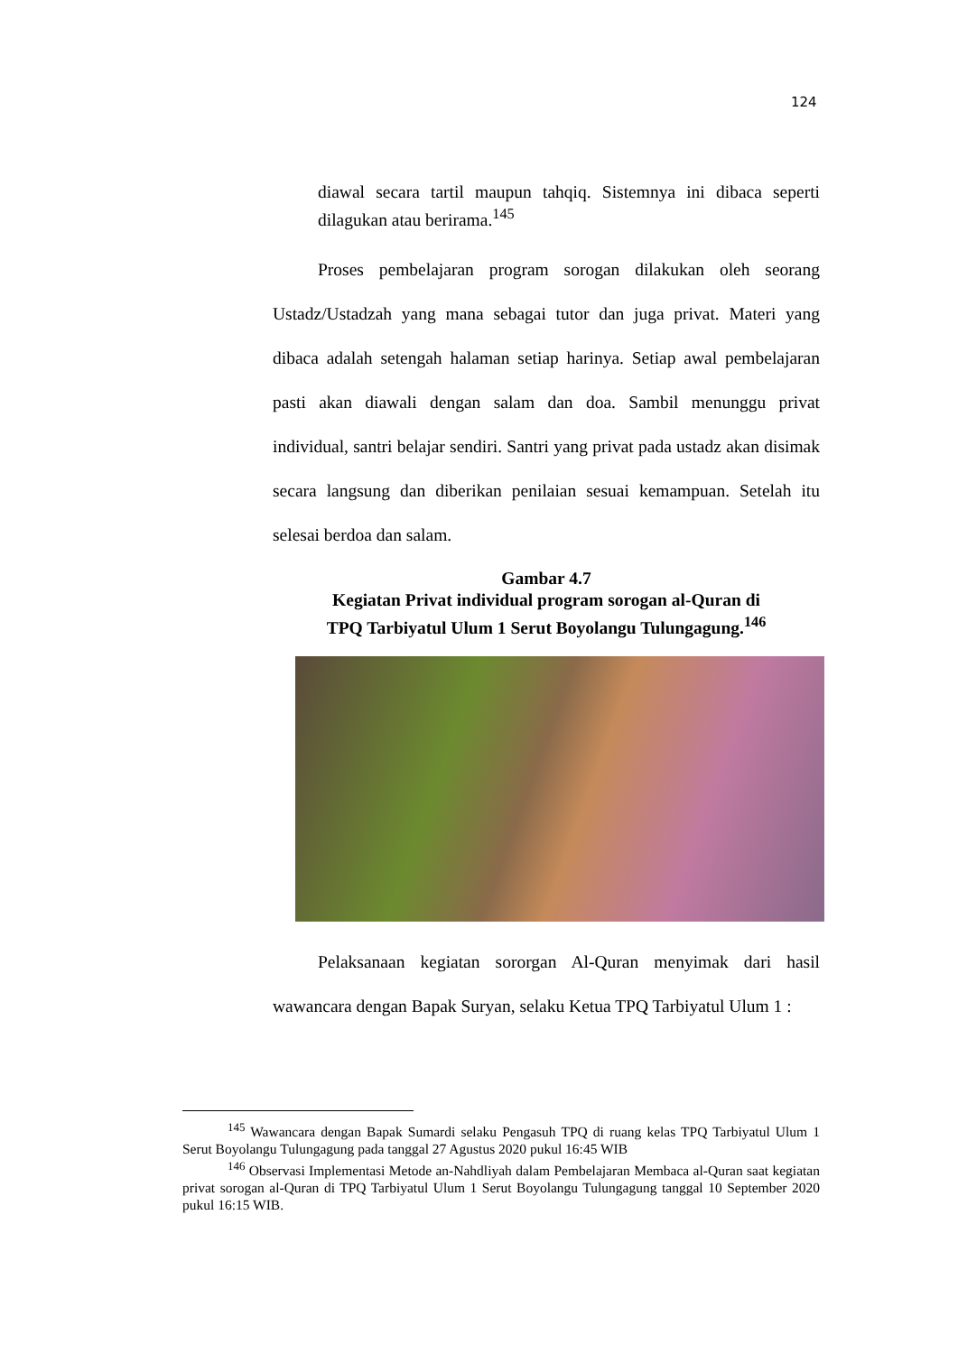124
diawal secara tartil maupun tahqiq. Sistemnya ini dibaca seperti dilagukan atau berirama.<sup>145</sup>
Proses pembelajaran program sorogan dilakukan oleh seorang Ustadz/Ustadzah yang mana sebagai tutor dan juga privat. Materi yang dibaca adalah setengah halaman setiap harinya. Setiap awal pembelajaran pasti akan diawali dengan salam dan doa. Sambil menunggu privat individual, santri belajar sendiri. Santri yang privat pada ustadz akan disimak secara langsung dan diberikan penilaian sesuai kemampuan. Setelah itu selesai berdoa dan salam.
Gambar 4.7
Kegiatan Privat individual program sorogan al-Quran di
TPQ Tarbiyatul Ulum 1 Serut Boyolangu Tulungagung.<sup>146</sup>
Pelaksanaan kegiatan sororgan Al-Quran menyimak dari hasil wawancara dengan Bapak Suryan, selaku Ketua TPQ Tarbiyatul Ulum 1 :
<sup>145</sup> Wawancara dengan Bapak Sumardi selaku Pengasuh TPQ di ruang kelas TPQ Tarbiyatul Ulum 1 Serut Boyolangu Tulungagung pada tanggal 27 Agustus 2020 pukul 16:45 WIB
<sup>146</sup> Observasi Implementasi Metode an-Nahdliyah dalam Pembelajaran Membaca al-Quran saat kegiatan privat sorogan al-Quran di TPQ Tarbiyatul Ulum 1 Serut Boyolangu Tulungagung tanggal 10 September 2020 pukul 16:15 WIB.